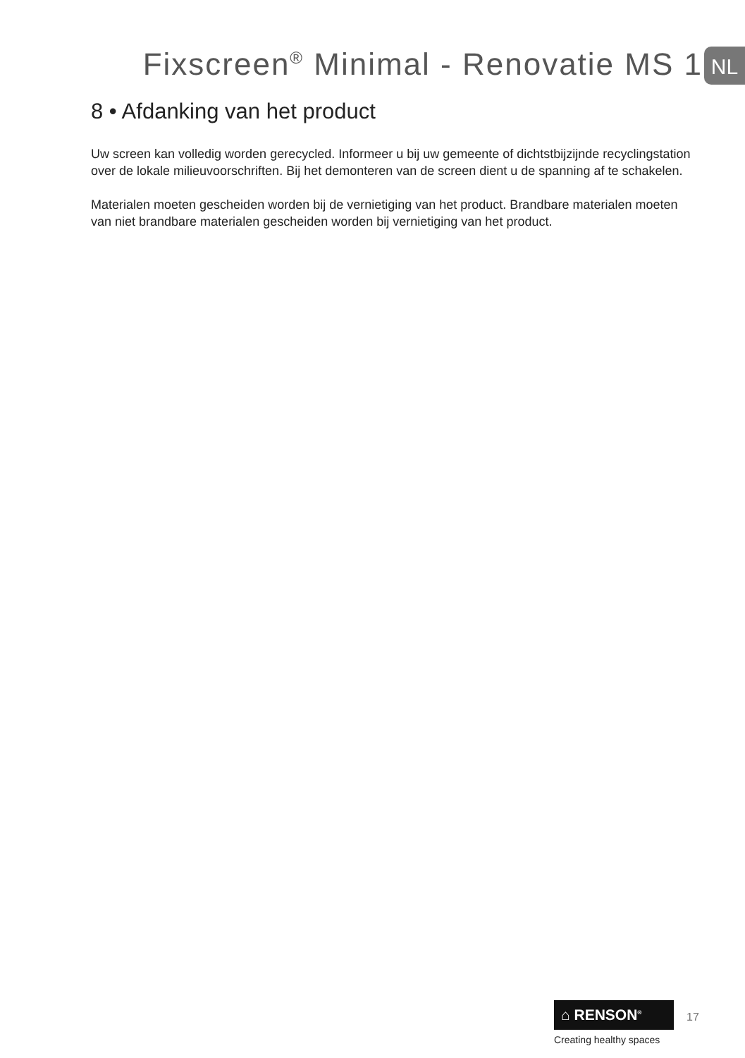Fixscreen<sup>®</sup> Minimal - Renovatie MS 1
NL
8 • Afdanking van het product
Uw screen kan volledig worden gerecycled. Informeer u bij uw gemeente of dichtstbijzijnde recyclingstation over de lokale milieuvoorschriften. Bij het demonteren van de screen dient u de spanning af te schakelen.
Materialen moeten gescheiden worden bij de vernietiging van het product. Brandbare materialen moeten van niet brandbare materialen gescheiden worden bij vernietiging van het product.
⌂ RENSON<sup>®</sup> 17
Creating healthy spaces